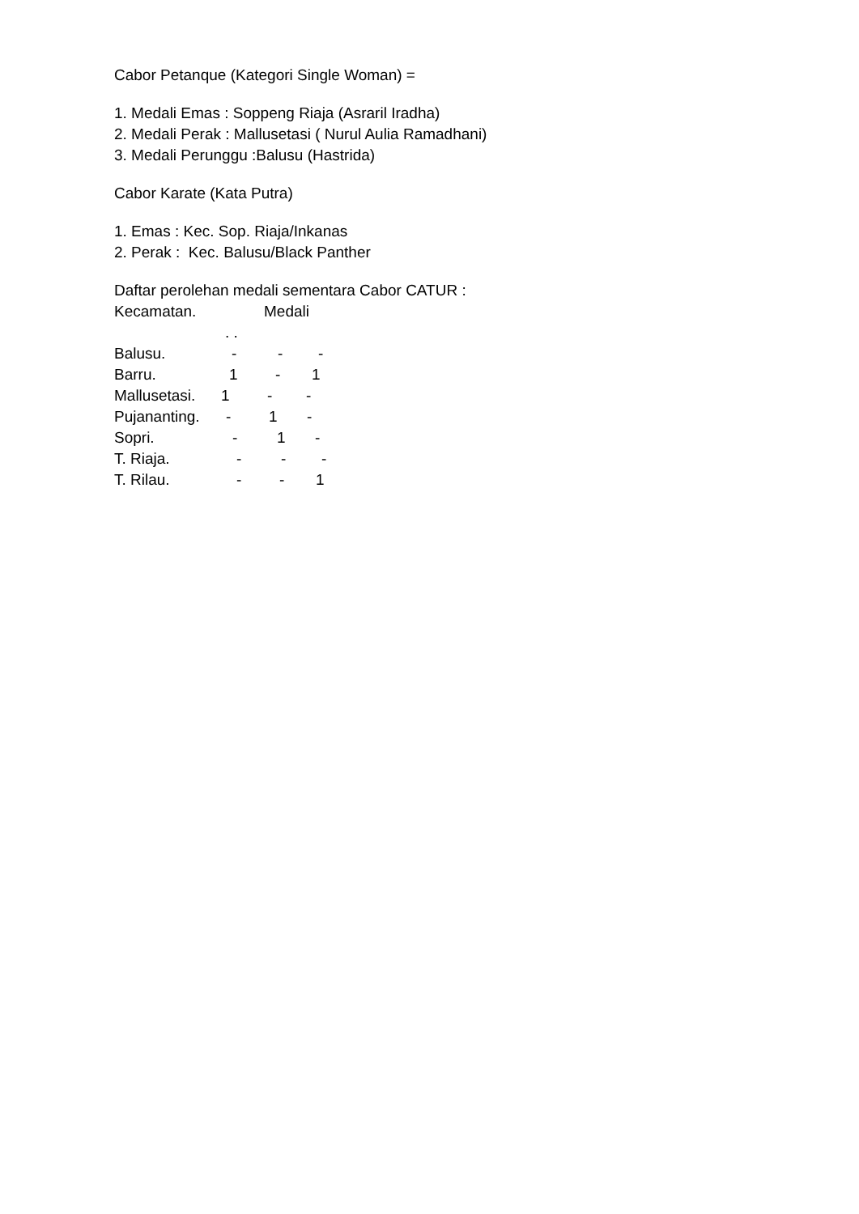Cabor Petanque (Kategori Single Woman) =
1. Medali Emas : Soppeng Riaja (Asraril Iradha)
2. Medali Perak : Mallusetasi ( Nurul Aulia Ramadhani)
3. Medali Perunggu :Balusu (Hastrida)
Cabor Karate (Kata Putra)
1. Emas : Kec. Sop. Riaja/Inkanas
2. Perak : Kec. Balusu/Black Panther
Daftar perolehan medali sementara Cabor CATUR :
Kecamatan. Medali
. .
Balusu. - - -
Barru. 1 - 1
Mallusetasi. 1 - -
Pujananting. - 1 -
Sopri. - 1 -
T. Riaja. - - -
T. Rilau. - - 1